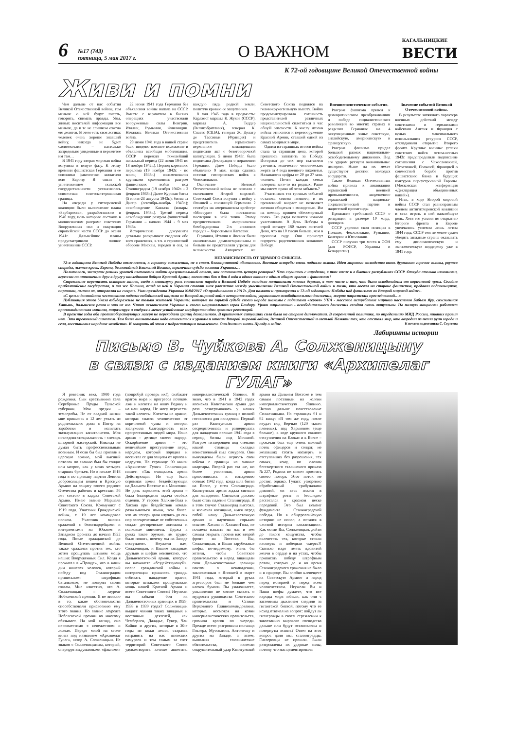6
№17 (743)
пятница, 5 мая 2017 г.
О ВАЖНОМ
КАГАЛЬНИЦКИЕ
ВЕСТИ
К 72-ой годовщине Великой Отечественной войны
Живи и помни
Чем дальше от нас события Великой Отечественной войны, тем меньше о ней будут писать, говорить, снимать правды. Увы, живых носителей информации все меньше, да и те не слишком охотно ею делятся. В этом есть своя логика: человек очень хорошо знавший войну, никогда не будет словоохотлив – настолько запредельно увиденные и пережитое им там…
В 1941 году вторая мировая война вступила в новую фазу. К этому времени фашистская Германия и ее союзники фактически захватили всю Европу. В связи с уничтожением польской государственности установилась совместная советско-германская граница.
На очереди у гитлеровской коалиции было выполнение плана «Барбаросса», разработанного в 1940 году, цель которого состояла в молниеносном разгроме советских Вооруженных сил и оккупация европейской части СССР до осени 1941г. Дальнейшие планы предусматривали полное уничтожение СССР.
22 июня 1941 года Германия без объявления войны напала на СССР. Вместе с вермахтом в боевых операциях участвовали вооруженные силы Венгрии, Италии, Румынии, Финляндии. Началась Великая Отечественная война.
29 июня 1941 года в нашей стране было введено военное положение и объявлена всеобщая мобилизация. СССР пережил тяжелейший начальный период (22 июня 1941 по 18 ноября 1942г.). Период коренного перелома (19 ноября 1942г. - по конец 1943г.) ознаменовался крупными сражениями: разгром фашистских войск под Сталинградом (19 ноября 1942г. - 2 февраля 1943г.) Далее Курская битва (5 июня-23 августа 1943г.); битва за Днепр (сентябрь-ноябрь 1943г.); освобождение Кавказа (январь-февраль 1943г.). Третий период освобождения: разгром фашистской Германии – начало 1944 - 9 мая 1945г.
Исторические документы детально раскрывают сведения обо всех сражениях, в т.ч. о героической обороне Москвы, городов и сел, за каждую пядь родной земли, политую кровью ее защитников.
8 мая 1945 года в предместье Карлхост маршал К. Жуков (СССР), маршал А. Теддер (Великобритания), генерал К. Спаатс (США), генерал Ж. Делатр де Тассиньи (Франция) и представитель германского верховного командования подписали акт о безоговорочной капитуляции. 5 июня 1945г. была подписана Декларация о поражении Германии. Днем Победы было объявлено 9 мая, когда сдались остатки гитлеровских войск в Чехословакии.
Окончание Великой Отечественной войны не совпало с окончанием Второй мировой. Советский Союз вступил в войну с Японией – союзницей Германии. 2 сентября на американском крейсере «Миссури» была поставлена последняя в ней точка. Этому предшествовала американская бомбардировка 2-х японских городов – Хиросимы и Нагасаки.
Германия, Италия и Япония были окончательно демилитаризованы и больше не представляли угрозы для человечества. Авторитет же Советского Союза поднялся на головокружительную высоту. Война продемонстрировала готовность представителей различных национальностей сплотиться в час общей опасности. К числу итогов войны относится и перевооружение Красной Армии, ставшей одной из самых мощных в мире.
Одним из страшных итогов войны стала та страшная цена, которой пришлось заплатить за Победу. Историки до сих пор пытаются уточнить количество человеческих жертв за 4 года военного лихолетья. Называются цифры от 20 до 27 млн. человек. Почти каждая семья потеряла кого-то из родных. Разве мы имеем право об этом забывать?
Участников тех грозных событий осталось совсем немного, и их преклонный возраст не позволяет активно общаться с молодежью. Им на помощь пришел «Бессмертный полк». Его ряды полнятся новыми участниками. В День Победы в строй встанут 180 тысяч жителей Дона, что на 10 тысяч больше, чем в прошлом году. Они пронесут портреты родственников ковавших Победу.
Внешнеполитические события.
Разгром фашизма привел к демократическим преобразованиям и победе социалистических революций во многих странах и разделил Германию на 4 оккупационных зоны: советскую, английскую, американскую и французскую.
Разгром фашизма придал большой размах национально-освободительному движению. Под его ударом рухнули колониальные империи. Ныне на их месте существуют десятки молодых государств.
Также Великая Отечественная война привела к ликвидации германской военной промышленности, запрещению германской национал-социалистической партии и нацистской пропаганды.
Признание требований СССР о репарации в размере 10 млрд. долларов.
СССР укрепил свои позиции в Польше, Чехословакии, Румынии, Болгарии и Югославии.
СССР получил три места в ООН (для РСФСР, Украины и Белоруссии).
Значение событий Великой Отечественной войны.
В результате затяжного характера военных действий между советскими и германскими войсками Англия и Франция с целью максимального использования ресурсов СССР, откладывали открытие Второго фронта. Крупные военные успехи советских войск летом-осенью 1943г. предопределили подписание соглашения с Чехословакией, Югославией, Польшей, Францией о совместной борьбе против фашистского блока и будущих контуров переустроенной Европы. (Московская конференция «Декларация объединенных наций»).
Итак, в ходе Второй мировой войны СССР стал равноправным членом антигитлеровской коалиции и стал играть в ней важнейшую роль. Хотя его усилия по открытию Второго фронта в Европе увенчались успехом лишь летом 1944 года, СССР тем не менее сумел убедить западные страны оказывать ему дипломатическую и экономическую поддержку уже в 1941 году.
НЕЗАВИСИМОСТЬ ОТ ЗДРАВОГО СМЫСЛА.
72-я годовщина Великой Победы отмечается, к горькому сожалению, не в столь благоприятной обстановке. Военные ястребы вновь подняли головы. Идея мирового господства вновь дурманит горячие головы, рвутся снаряды, льется кровь. Европа, беспокойный Ближний Восток, трагичная судьба востока Украины…
Политологи, эксперты разных уровней пытаются найти вразумительный ответ, как остановить цепную реакцию? Что случилось с народами, в том числе и в бывших республиках СССР. Откуда столько ненависти, агрессии по отношению друг к другу у наследников бойцов Красной Армии, воевавших бок о бок 4 года в одних окопах с одним общим врагом – фашизмом?
Стремление переписать историю заново, сведя к минимуму роль советского народа в Великой Победе овладело политиками многих держав, в том числе и тех, что были освобождены от коричневой чумы. Сегодня прибалтийские государства, и та же Польша, вслед за ней и Украина ставят знак равенства между участниками Великой Отечественной войны и теми, кто воевал на стороне фашистов, предавал подпольщиков, партизан, пытал их, отправляя на смерть. Указ президента Украины №84/2017 «О праздновании в 2017г. Дня памяти и примирения и 72-ой годовщины Победы над фашизмом во Второй мировой войне».
«С целью достойного чествования подвига победителей нацизма во Второй мировой войне ветеранов войны, украинского освободительного движения, жертв нацистских преследований…»
Публикация этого Указа взбудоражила не только жителей Украины, которые по горькой судьбе своего народа знакомы с подвигами «героев» УПА - массовое истребление мирного населения Бабьем Яру, сожженная Хатынь, Волынская резня и это не все. Чтит независимая Украина и своего национального героя Бандеру. Уроки национально - освободительного движения сегодня очень актуальны. На полную мощность работает пропагандистская машина, тиражируя и внедряя в менее устойчивые государства идеи цветных революций.
В прежние годы оба противоборствующих лагеря не переходили границ дозволенного. В критичных ситуациях сила была на стороне дипломатии. В современной политике, по определению МИД России, никаких правил нет. Это тревожный симптом. Тем более внимательно надо относиться к урокам и итогам Второй мировой войны, Великой Отечественной и светлой Памяти тех, кто отстоял мир, кто возродил из пепла руин города и села, восстановил народное хозяйство. И говорить об этом с подрастающим поколением. Оно должно знать Правду о войне. К печати подготовила С. Сергеева
Лабиринты истории
Письмо В. Чуйкова А. Солженицыну
в связи с изданием книги «Архипелаг ГУЛАГ»
Я ровесник века, 1900 года рождения. Сын крестьянина села Серебряные Пруды Тульской губернии. Мои предки – землеробы. Не от сладкой жизни мне пришлось в 12 лет уехать из родительского дома в Питер на заработки и испытать эксплуатацию капиталистов. Моя последняя специальность – слесарь шпорной мастерской. Никогда не думал быть профессиональным военным. И если бы был призван в царскую армию, мой высший потолок по званию был бы солдат или матрос, как у моих четырех старших братьев. Но в начале 1918 года я по призыву партии Ленина добровольцем пошел в Красную Армию на защиту своего родного Отечества рабочих и крестьян. 56 лет состою в кадрах Советской Армии. Имею звание Маршала Советского Союза. Коммунист с 1919 года. Участник Гражданской войны, с 19 лет командовал полком. Участник многих сражений с белогвардейцами и интервентами на Южном и Западном фронтах до начала 1922 года. После гражданской до Великой Отечественной войны также сражался против тех, кто хотел прощупать штыком мощь наших Вооруженных Сил. Когда я прочитал в «Правде», что в наши дни нашелся человек, который победу под Сталинградом приписывает штрафным батальонам, не поверил своим глазам. Мне известно, что А. Солженицын – лауреат Нобелевской премии. Я не вникаю в то, какие обстоятельства способствовали присвоению ему этого звания. Но звание лауреата Нобелевской премии ко многому обязывает. На мой взгляд, оно несовместимо с невежеством и ложью. Передо мной на столе книга под названием «Архипелаг Гулаг», автор А. Солженицын. Не знаком с Солженицыным, который, оперируя выдуманными «фактами» (попробуй проверь их!), снабжает врагов мира и прогресса потоком лжи и клеветы на нашу Родину и на наш народ. Не могу перенести такой клеветы. Клеветы на армию, которая спасла человечество от коричневой чумы и которая заслужила благодарность всех прогрессивных людей мира. Наша армия – детище своего народа. Оскорбление армии – это величайшее преступление перед народом, который породил и воспитал ее для защиты от врагов и недругов. На странице 90 книги «Архипелаг Гулаг» Солженицын пишет: «Так очищалась армия Действующая. Но еще была огромная армия бездействующая на Дальнем Востоке и в Монголии. Не дать заржаветь этой армии – была благородная задача особых отделов. У героев Халхин-Гола и Хасана при бездействии начали развязываться языки, тем более, что им теперь дали изучать до сих пор засекреченные от собственных солдат дегтяревские автоматы и полковые минометы. Держа в руках такое оружие, им трудно было понять, почему мы на Западе отступаем». Неужели вам, Солженицын, и Вашим западным друзьям и шефам неизвестно, что Дальневосточной армии, которую вы называете «бездействующей», после гражданской войны и интервенции пришлось трижды отбивать нападение врагов, которые штыками прощупывали мощь нашей Красной Армии и всего Советского Союза? Неужели вы забыли бои на Дальневосточных границах в 1929, 1938 и 1939 годах? Солженицын выдает чаяния таких западных и восточных деятелей, как Чемберлен, Даладье, Гувер, Чан Кайши и других, которые в 30-е годы из кожи лезли, стараясь натравить на нас японских самураев и тем самым за счет территорий Советского Союза удовлетворить алчные аппетиты империалистической Японии. Я знаю, что в 1941 и 1942 годах японская Квантунская армия два раза развертывалась у наших Дальневосточных границ в полной готовности для нападения. Первый раз Квантунская армия сосредоточилась и развернулась для нападения осенью 1941 года в период битвы под Москвой. Разгром гитлеровцев под стенами нашей столицы охладил воинственный пыл самураев. Они вынуждены были вернуть свои войска с границы на зимние квартиры. Второй раз эта же, но более усиленная, армия приготовилась к нападению осенью 1942 года, когда шла битва на Волге, у стен Сталинграда. Квантунская армия ждала сигнала для нападения. Сигналом должно было стать падение Сталинграда. И в этом случае Сталинград выстоял, и японская военщина, имея перед собой нашу Дальневосточную армию и наученная горьким опытом Хасана и Халхин-Гола, не посмела напасть на нас и тем самым открыть против нас второй фронт на Востоке. Вы, Солженицын, и Ваши зарубежные шефы, по-видимому, очень бы хотели, чтобы Советское правительство и народ защищали свои Дальневосточные границы пактом о ненападении, заключенным с Японией в марте 1941 года, который в руках агрессоров был не больше чем клочок бумаги. Вы умалчиваете, умышленно не хотите сказать о мудрости руководства Советского правительства и Ставки Верховного Главнокомандования, которые, несмотря на козни империалистических правительств, громили врагов по очереди. Прежде всего разгромили полчища Гитлера, Муссолини, Антонеску и других на Западе, а затем, выполняя союзнические обязательства, нанесли сокрушительный удар Квантунской армии на Дальнем Востоке и тем самым поставили на колени империалистическую Японию. Читаю дальше повествование Солженицына. На страницах 91 и 92 вижу: «В том же году, после неудач под Керчью (120 тысяч пленных), под Харьковом (еще больше), в ходе крупного южного отступления на Кавказ и к Волге – прокачан был еще очень важный поток офицеров и солдат, не желавших стоять насмерть, и отступавших без разрешения, тех самых, кому, по словам бессмертного сталинского приказа №227, Родина не может простить своего позора. Этот поток не достиг, однако, Гулага: ускоренно обработанный трибуналами дивизий, он весь гнался в штрафные роты и бесследно рассосался в красном песке передовой. Это был цемент фундамента Сталинградской победы. Но в общероссийскую историю не попал, а остался в частной истории канализации». Как могли Вы, Солженицын, дойти до такого кощунства, чтобы оклеветать тех, которые стояли насмерть и победили смерть?! Сколько надо иметь ядовитой желчи в сердце и на устах, чтобы приписать победу штрафным ротам, которых до и во время Сталинградского сражения не было и в природе. Вы злобно клевещете на Советскую Армию и народ перед историей и перед всем человечеством. Неужели Вы и Ваши шефы думаете, что все народы мира забыли, как они с затаенным дыханием следили за гигантской битвой, потому что ее исход отвечал на вопрос: пойдут ли гитлеровцы в своем стремлении к завоеванию мирового господства дальше или будут остановлены и повернуты вспять? Ответ на этот вопрос дали мы, сталинградцы. Гитлеровцы не прошли. Были разгромлены их ударные силы, потому что нас цементировала